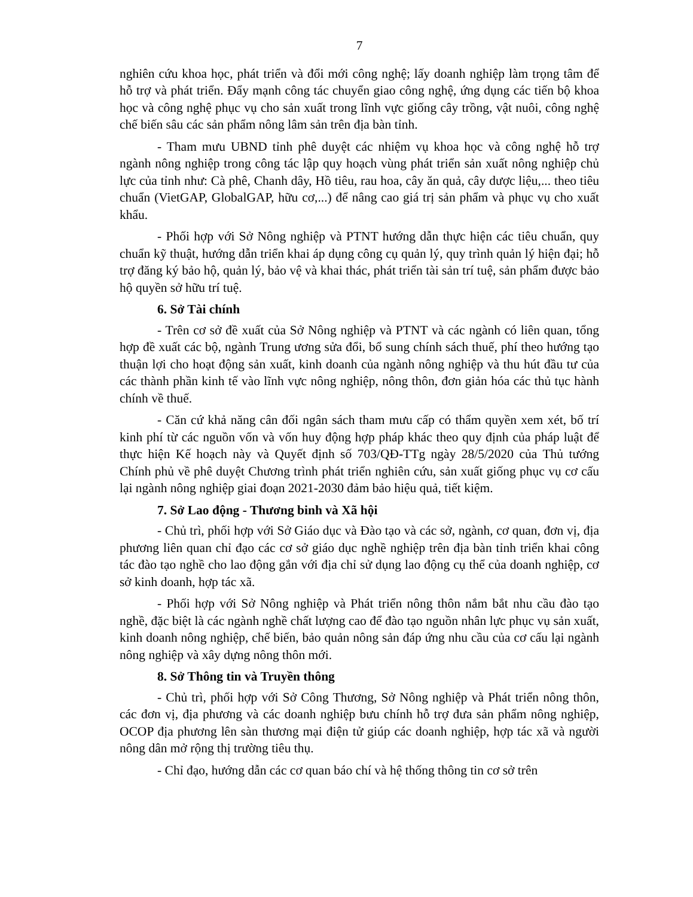7
nghiên cứu khoa học, phát triển và đổi mới công nghệ; lấy doanh nghiệp làm trọng tâm để hỗ trợ và phát triển. Đẩy mạnh công tác chuyển giao công nghệ, ứng dụng các tiến bộ khoa học và công nghệ phục vụ cho sản xuất trong lĩnh vực giống cây trồng, vật nuôi, công nghệ chế biến sâu các sản phẩm nông lâm sản trên địa bàn tỉnh.
- Tham mưu UBND tỉnh phê duyệt các nhiệm vụ khoa học và công nghệ hỗ trợ ngành nông nghiệp trong công tác lập quy hoạch vùng phát triển sản xuất nông nghiệp chủ lực của tỉnh như: Cà phê, Chanh dây, Hồ tiêu, rau hoa, cây ăn quả, cây dược liệu,... theo tiêu chuẩn (VietGAP, GlobalGAP, hữu cơ,...) để nâng cao giá trị sản phẩm và phục vụ cho xuất khẩu.
- Phối hợp với Sở Nông nghiệp và PTNT hướng dẫn thực hiện các tiêu chuẩn, quy chuẩn kỹ thuật, hướng dẫn triển khai áp dụng công cụ quản lý, quy trình quản lý hiện đại; hỗ trợ đăng ký bảo hộ, quản lý, bảo vệ và khai thác, phát triển tài sản trí tuệ, sản phẩm được bảo hộ quyền sở hữu trí tuệ.
6. Sở Tài chính
- Trên cơ sở đề xuất của Sở Nông nghiệp và PTNT và các ngành có liên quan, tổng hợp đề xuất các bộ, ngành Trung ương sửa đổi, bổ sung chính sách thuế, phí theo hướng tạo thuận lợi cho hoạt động sản xuất, kinh doanh của ngành nông nghiệp và thu hút đầu tư của các thành phần kinh tế vào lĩnh vực nông nghiệp, nông thôn, đơn giản hóa các thủ tục hành chính về thuế.
- Căn cứ khả năng cân đối ngân sách tham mưu cấp có thẩm quyền xem xét, bố trí kinh phí từ các nguồn vốn và vốn huy động hợp pháp khác theo quy định của pháp luật để thực hiện Kế hoạch này và Quyết định số 703/QĐ-TTg ngày 28/5/2020 của Thủ tướng Chính phủ về phê duyệt Chương trình phát triển nghiên cứu, sản xuất giống phục vụ cơ cấu lại ngành nông nghiệp giai đoạn 2021-2030 đảm bảo hiệu quả, tiết kiệm.
7. Sở Lao động - Thương binh và Xã hội
- Chủ trì, phối hợp với Sở Giáo dục và Đào tạo và các sở, ngành, cơ quan, đơn vị, địa phương liên quan chỉ đạo các cơ sở giáo dục nghề nghiệp trên địa bàn tỉnh triển khai công tác đào tạo nghề cho lao động gắn với địa chỉ sử dụng lao động cụ thể của doanh nghiệp, cơ sở kinh doanh, hợp tác xã.
- Phối hợp với Sở Nông nghiệp và Phát triển nông thôn nắm bắt nhu cầu đào tạo nghề, đặc biệt là các ngành nghề chất lượng cao để đào tạo nguồn nhân lực phục vụ sản xuất, kinh doanh nông nghiệp, chế biến, bảo quản nông sản đáp ứng nhu cầu của cơ cấu lại ngành nông nghiệp và xây dựng nông thôn mới.
8. Sở Thông tin và Truyền thông
- Chủ trì, phối hợp với Sở Công Thương, Sở Nông nghiệp và Phát triển nông thôn, các đơn vị, địa phương và các doanh nghiệp bưu chính hỗ trợ đưa sản phẩm nông nghiệp, OCOP địa phương lên sàn thương mại điện tử giúp các doanh nghiệp, hợp tác xã và người nông dân mở rộng thị trường tiêu thụ.
- Chỉ đạo, hướng dẫn các cơ quan báo chí và hệ thống thông tin cơ sở trên